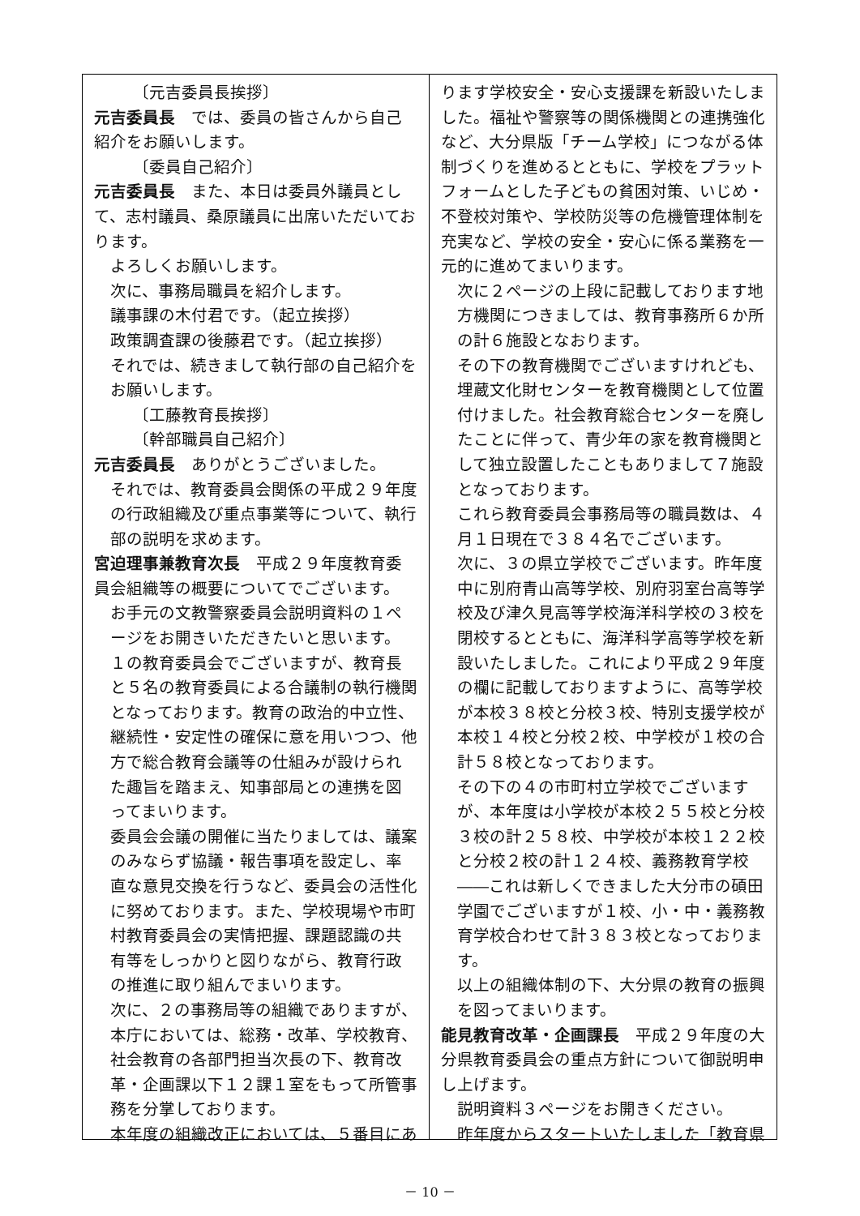〔元吉委員長挨拶〕
元吉委員長　では、委員の皆さんから自己紹介をお願いします。
〔委員自己紹介〕
元吉委員長　また、本日は委員外議員として、志村議員、桑原議員に出席いただいております。
よろしくお願いします。
次に、事務局職員を紹介します。
議事課の木付君です。（起立挨拶）
政策調査課の後藤君です。（起立挨拶）
それでは、続きまして執行部の自己紹介をお願いします。
〔工藤教育長挨拶〕
〔幹部職員自己紹介〕
元吉委員長　ありがとうございました。
それでは、教育委員会関係の平成２９年度の行政組織及び重点事業等について、執行部の説明を求めます。
宮迫理事兼教育次長　平成２９年度教育委員会組織等の概要についてでございます。
お手元の文教警察委員会説明資料の１ページをお開きいただきたいと思います。
１の教育委員会でございますが、教育長と５名の教育委員による合議制の執行機関となっております。教育の政治的中立性、継続性・安定性の確保に意を用いつつ、他方で総合教育会議等の仕組みが設けられた趣旨を踏まえ、知事部局との連携を図ってまいります。
委員会会議の開催に当たりましては、議案のみならず協議・報告事項を設定し、率直な意見交換を行うなど、委員会の活性化に努めております。また、学校現場や市町村教育委員会の実情把握、課題認識の共有等をしっかりと図りながら、教育行政の推進に取り組んでまいります。
次に、２の事務局等の組織でありますが、本庁においては、総務・改革、学校教育、社会教育の各部門担当次長の下、教育改革・企画課以下１２課１室をもって所管事務を分掌しております。
本年度の組織改正においては、５番目にあ
ります学校安全・安心支援課を新設いたしました。福祉や警察等の関係機関との連携強化など、大分県版「チーム学校」につながる体制づくりを進めるとともに、学校をプラットフォームとした子どもの貧困対策、いじめ・不登校対策や、学校防災等の危機管理体制を充実など、学校の安全・安心に係る業務を一元的に進めてまいります。
次に２ページの上段に記載しております地方機関につきましては、教育事務所６か所の計６施設となおります。
その下の教育機関でございますけれども、埋蔵文化財センターを教育機関として位置付けました。社会教育総合センターを廃したことに伴って、青少年の家を教育機関として独立設置したこともありまして７施設となっております。
これら教育委員会事務局等の職員数は、４月１日現在で３８４名でございます。
次に、３の県立学校でございます。昨年度中に別府青山高等学校、別府羽室台高等学校及び津久見高等学校海洋科学校の３校を閉校するとともに、海洋科学高等学校を新設いたしました。これにより平成２９年度の欄に記載しておりますように、高等学校が本校３８校と分校３校、特別支援学校が本校１４校と分校２校、中学校が１校の合計５８校となっております。
その下の４の市町村立学校でございますが、本年度は小学校が本校２５５校と分校３校の計２５８校、中学校が本校１２２校と分校２校の計１２４校、義務教育学校――これは新しくできました大分市の碩田学園でございますが１校、小・中・義務教育学校合わせて計３８３校となっております。
以上の組織体制の下、大分県の教育の振興を図ってまいります。
能見教育改革・企画課長　平成２９年度の大分県教育委員会の重点方針について御説明申し上げます。
説明資料３ページをお開きください。
昨年度からスタートいたしました「教育県
－ 10 －